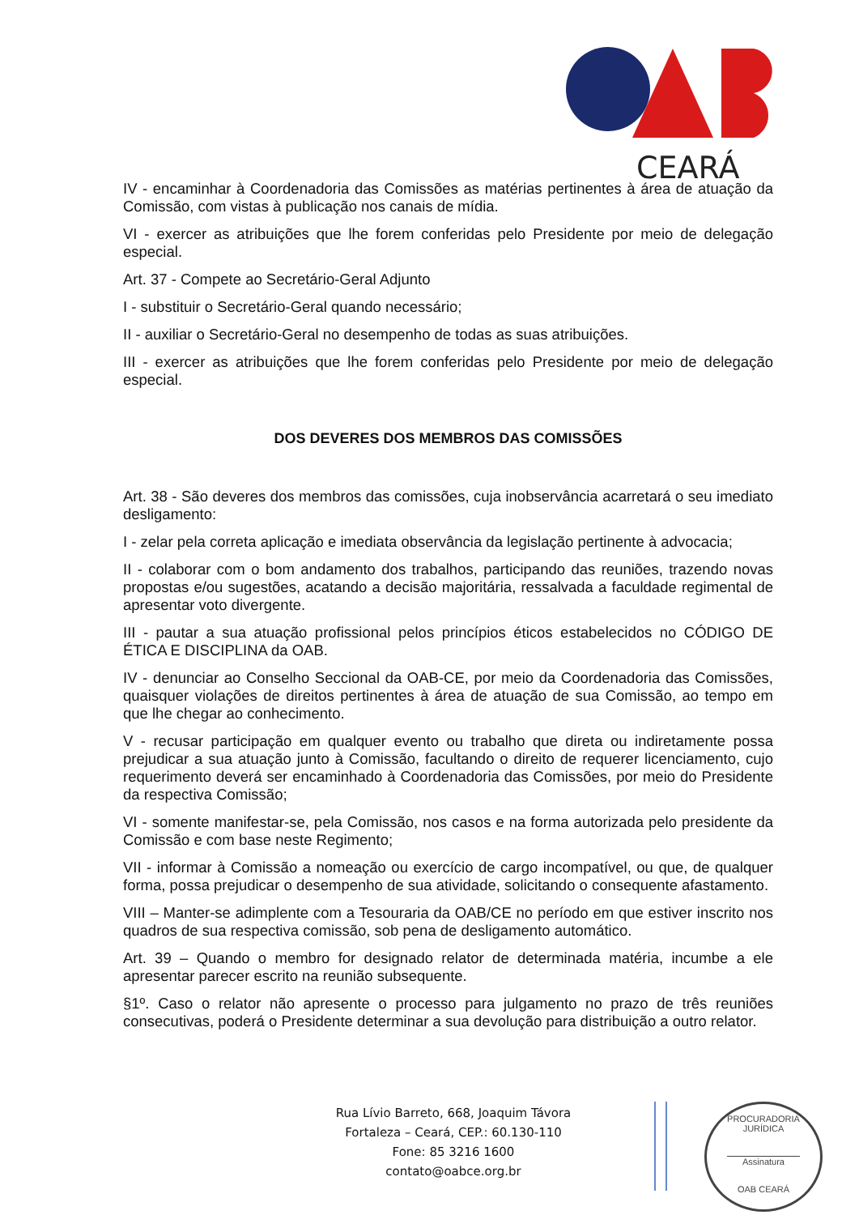CEARÁ
IV - encaminhar à Coordenadoria das Comissões as matérias pertinentes à área de atuação da Comissão, com vistas à publicação nos canais de mídia.
VI - exercer as atribuições que lhe forem conferidas pelo Presidente por meio de delegação especial.
Art. 37 - Compete ao Secretário-Geral Adjunto
I - substituir o Secretário-Geral quando necessário;
II - auxiliar o Secretário-Geral no desempenho de todas as suas atribuições.
III - exercer as atribuições que lhe forem conferidas pelo Presidente por meio de delegação especial.
DOS DEVERES DOS MEMBROS DAS COMISSÕES
Art. 38 - São deveres dos membros das comissões, cuja inobservância acarretará o seu imediato desligamento:
I - zelar pela correta aplicação e imediata observância da legislação pertinente à advocacia;
II - colaborar com o bom andamento dos trabalhos, participando das reuniões, trazendo novas propostas e/ou sugestões, acatando a decisão majoritária, ressalvada a faculdade regimental de apresentar voto divergente.
III - pautar a sua atuação profissional pelos princípios éticos estabelecidos no CÓDIGO DE ÉTICA E DISCIPLINA da OAB.
IV - denunciar ao Conselho Seccional da OAB-CE, por meio da Coordenadoria das Comissões, quaisquer violações de direitos pertinentes à área de atuação de sua Comissão, ao tempo em que lhe chegar ao conhecimento.
V - recusar participação em qualquer evento ou trabalho que direta ou indiretamente possa prejudicar a sua atuação junto à Comissão, facultando o direito de requerer licenciamento, cujo requerimento deverá ser encaminhado à Coordenadoria das Comissões, por meio do Presidente da respectiva Comissão;
VI - somente manifestar-se, pela Comissão, nos casos e na forma autorizada pelo presidente da Comissão e com base neste Regimento;
VII - informar à Comissão a nomeação ou exercício de cargo incompatível, ou que, de qualquer forma, possa prejudicar o desempenho de sua atividade, solicitando o consequente afastamento.
VIII – Manter-se adimplente com a Tesouraria da OAB/CE no período em que estiver inscrito nos quadros de sua respectiva comissão, sob pena de desligamento automático.
Art. 39 – Quando o membro for designado relator de determinada matéria, incumbe a ele apresentar parecer escrito na reunião subsequente.
§1º. Caso o relator não apresente o processo para julgamento no prazo de três reuniões consecutivas, poderá o Presidente determinar a sua devolução para distribuição a outro relator.
Rua Lívio Barreto, 668, Joaquim Távora
Fortaleza – Ceará, CEP.: 60.130-110
Fone: 85 3216 1600
contato@oabce.org.br
PROCURADORIA JURÍDICA
Assinatura
OAB CEARÁ